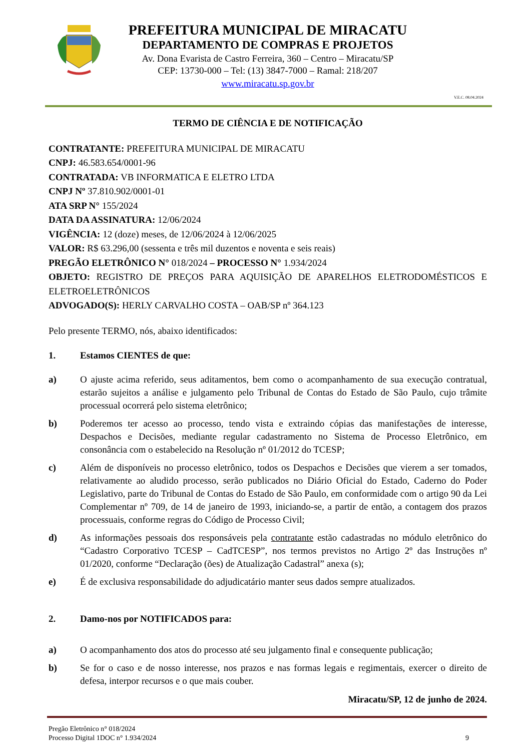PREFEITURA MUNICIPAL DE MIRACATU
DEPARTAMENTO DE COMPRAS E PROJETOS
Av. Dona Evarista de Castro Ferreira, 360 – Centro – Miracatu/SP
CEP: 13730-000 – Tel: (13) 3847-7000 – Ramal: 218/207
www.miracatu.sp.gov.br
V.E.C. 08.04.2024
TERMO DE CIÊNCIA E DE NOTIFICAÇÃO
CONTRATANTE: PREFEITURA MUNICIPAL DE MIRACATU
CNPJ: 46.583.654/0001-96
CONTRATADA: VB INFORMATICA E ELETRO LTDA
CNPJ Nº 37.810.902/0001-01
ATA SRP N° 155/2024
DATA DA ASSINATURA: 12/06/2024
VIGÊNCIA: 12 (doze) meses, de 12/06/2024 à 12/06/2025
VALOR: R$ 63.296,00 (sessenta e três mil duzentos e noventa e seis reais)
PREGÃO ELETRÔNICO N° 018/2024 – PROCESSO N° 1.934/2024
OBJETO: REGISTRO DE PREÇOS PARA AQUISIÇÃO DE APARELHOS ELETRODOMÉSTICOS E ELETROELETRÔNICOS
ADVOGADO(S): HERLY CARVALHO COSTA – OAB/SP nº 364.123
Pelo presente TERMO, nós, abaixo identificados:
1. Estamos CIENTES de que:
a) O ajuste acima referido, seus aditamentos, bem como o acompanhamento de sua execução contratual, estarão sujeitos a análise e julgamento pelo Tribunal de Contas do Estado de São Paulo, cujo trâmite processual ocorrerá pelo sistema eletrônico;
b) Poderemos ter acesso ao processo, tendo vista e extraindo cópias das manifestações de interesse, Despachos e Decisões, mediante regular cadastramento no Sistema de Processo Eletrônico, em consonância com o estabelecido na Resolução nº 01/2012 do TCESP;
c) Além de disponíveis no processo eletrônico, todos os Despachos e Decisões que vierem a ser tomados, relativamente ao aludido processo, serão publicados no Diário Oficial do Estado, Caderno do Poder Legislativo, parte do Tribunal de Contas do Estado de São Paulo, em conformidade com o artigo 90 da Lei Complementar nº 709, de 14 de janeiro de 1993, iniciando-se, a partir de então, a contagem dos prazos processuais, conforme regras do Código de Processo Civil;
d) As informações pessoais dos responsáveis pela contratante estão cadastradas no módulo eletrônico do “Cadastro Corporativo TCESP – CadTCESP”, nos termos previstos no Artigo 2º das Instruções nº 01/2020, conforme “Declaração (ões) de Atualização Cadastral” anexa (s);
e) É de exclusiva responsabilidade do adjudicatário manter seus dados sempre atualizados.
2. Damo-nos por NOTIFICADOS para:
a) O acompanhamento dos atos do processo até seu julgamento final e consequente publicação;
b) Se for o caso e de nosso interesse, nos prazos e nas formas legais e regimentais, exercer o direito de defesa, interpor recursos e o que mais couber.
Miracatu/SP, 12 de junho de 2024.
Pregão Eletrônico n° 018/2024
Processo Digital 1DOC n° 1.934/2024
9